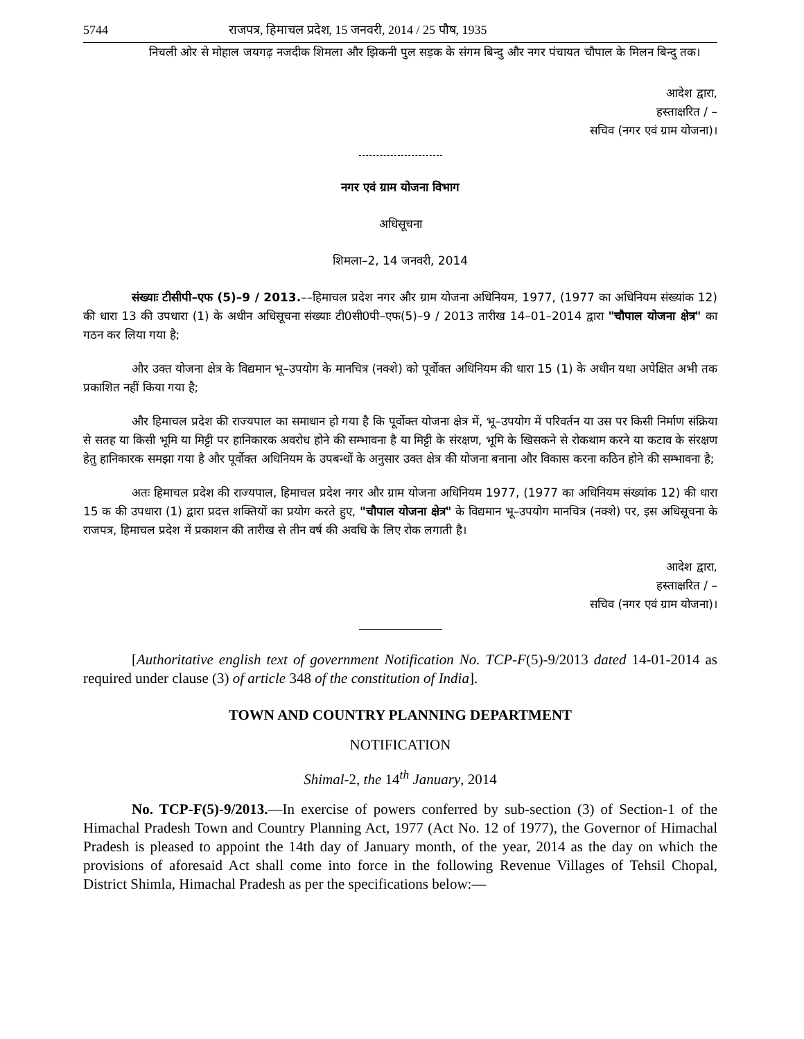5744 राजपत्र, हिमाचल प्रदेश, 15 जनवरी, 2014 / 25 पौष, 1935
निचली ओर से मोहाल जयगढ़ नजदीक शिमला और झिकनी पुल सड़क के संगम बिन्दु और नगर पंचायत चौपाल के मिलन बिन्दु तक।
आदेश द्वारा,
हस्ताक्षरित / –
सचिव (नगर एवं ग्राम योजना)।
नगर एवं ग्राम योजना विभाग
अधिसूचना
शिमला–2, 14 जनवरी, 2014
संख्याः टीसीपी–एफ (5)–9 / 2013.––हिमाचल प्रदेश नगर और ग्राम योजना अधिनियम, 1977, (1977 का अधिनियम संख्यांक 12) की धारा 13 की उपधारा (1) के अधीन अधिसूचना संख्याः टी0सी0पी–एफ(5)–9 / 2013 तारीख 14–01–2014 द्वारा "चौपाल योजना क्षेत्र" का गठन कर लिया गया है;
और उक्त योजना क्षेत्र के विद्यमान भू–उपयोग के मानचित्र (नक्शे) को पूर्वोक्त अधिनियम की धारा 15 (1) के अधीन यथा अपेक्षित अभी तक प्रकाशित नहीं किया गया है;
और हिमाचल प्रदेश की राज्यपाल का समाधान हो गया है कि पूर्वोक्त योजना क्षेत्र में, भू–उपयोग में परिवर्तन या उस पर किसी निर्माण संक्रिया से सतह या किसी भूमि या मिट्टी पर हानिकारक अवरोध होने की सम्भावना है या मिट्टी के संरक्षण, भूमि के खिसकने से रोकथाम करने या कटाव के संरक्षण हेतु हानिकारक समझा गया है और पूर्वोक्त अधिनियम के उपबन्धों के अनुसार उक्त क्षेत्र की योजना बनाना और विकास करना कठिन होने की सम्भावना है;
अतः हिमाचल प्रदेश की राज्यपाल, हिमाचल प्रदेश नगर और ग्राम योजना अधिनियम 1977, (1977 का अधिनियम संख्यांक 12) की धारा 15 क की उपधारा (1) द्वारा प्रदत्त शक्तियों का प्रयोग करते हुए, "चौपाल योजना क्षेत्र" के विद्यमान भू–उपयोग मानचित्र (नक्शे) पर, इस अधिसूचना के राजपत्र, हिमाचल प्रदेश में प्रकाशन की तारीख से तीन वर्ष की अवधि के लिए रोक लगाती है।
आदेश द्वारा,
हस्ताक्षरित / –
सचिव (नगर एवं ग्राम योजना)।
[Authoritative english text of government Notification No. TCP-F(5)-9/2013 dated 14-01-2014 as required under clause (3) of article 348 of the constitution of India].
TOWN AND COUNTRY PLANNING DEPARTMENT
NOTIFICATION
Shimal-2, the 14<sup>th</sup> January, 2014
No. TCP-F(5)-9/2013.—In exercise of powers conferred by sub-section (3) of Section-1 of the Himachal Pradesh Town and Country Planning Act, 1977 (Act No. 12 of 1977), the Governor of Himachal Pradesh is pleased to appoint the 14th day of January month, of the year, 2014 as the day on which the provisions of aforesaid Act shall come into force in the following Revenue Villages of Tehsil Chopal, District Shimla, Himachal Pradesh as per the specifications below:—